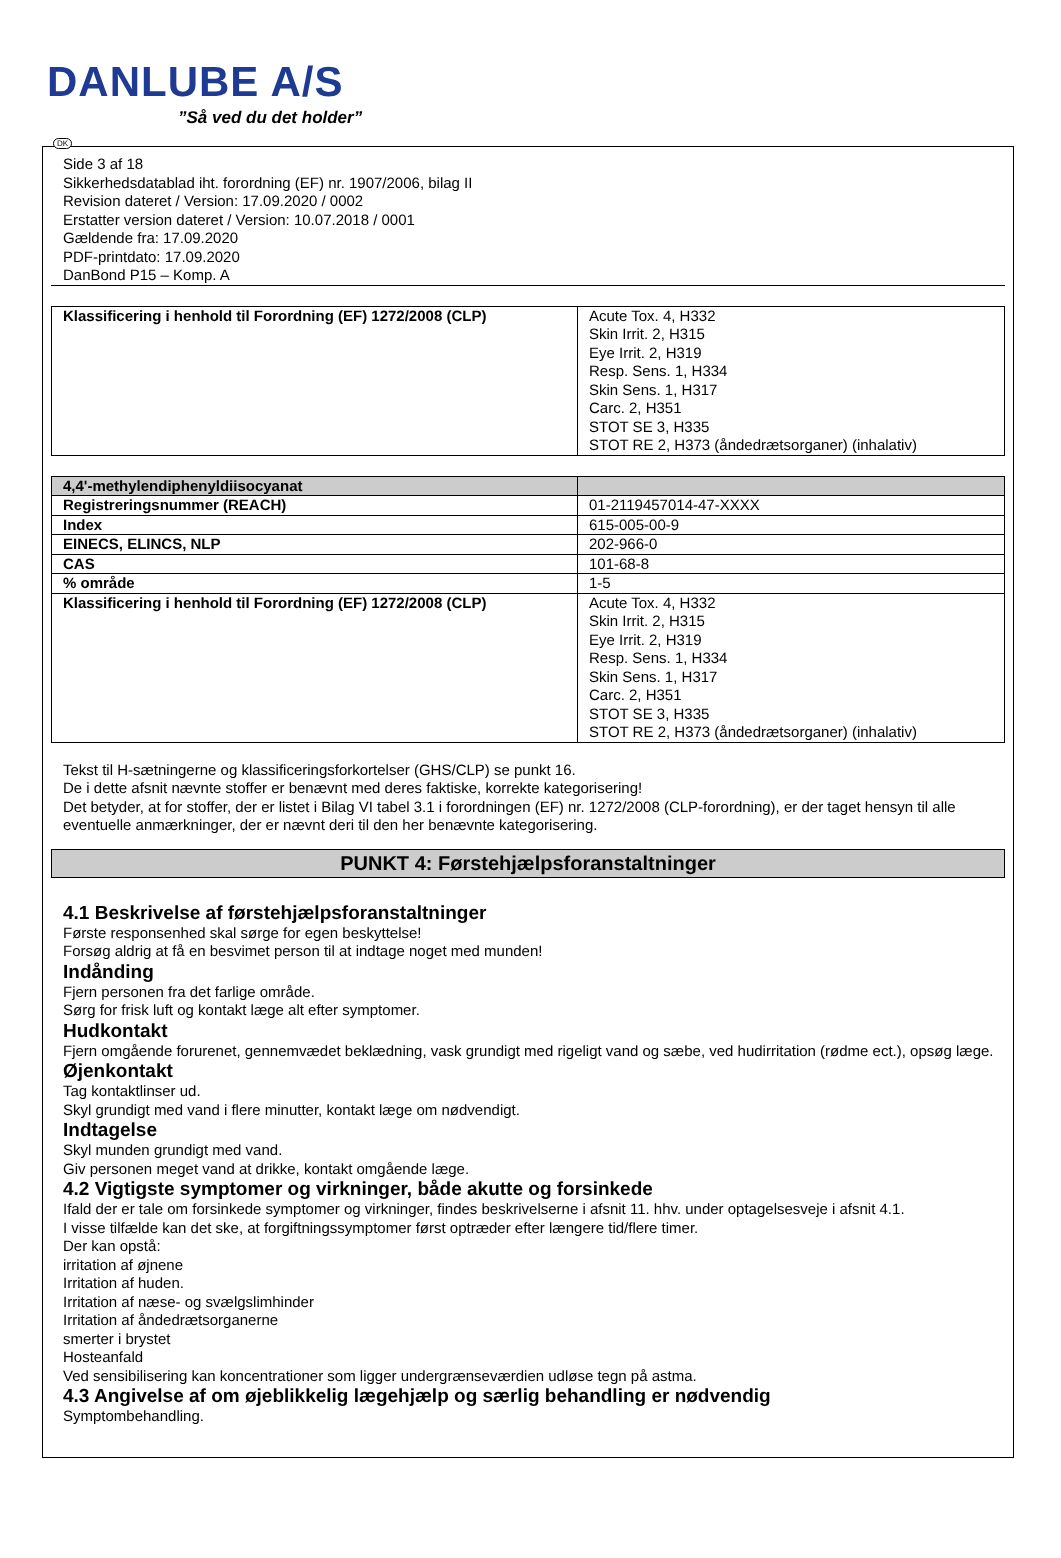DANLUBE A/S
”Så ved du det holder”
DK
Side 3 af 18
Sikkerhedsdatablad iht. forordning (EF) nr. 1907/2006, bilag II
Revision dateret / Version: 17.09.2020 / 0002
Erstatter version dateret / Version: 10.07.2018 / 0001
Gældende fra: 17.09.2020
PDF-printdato: 17.09.2020
DanBond P15 – Komp. A
| Klassificering i henhold til Forordning (EF) 1272/2008 (CLP) | Acute Tox. 4, H332 Skin Irrit. 2, H315 Eye Irrit. 2, H319 Resp. Sens. 1, H334 Skin Sens. 1, H317 Carc. 2, H351 STOT SE 3, H335 STOT RE 2, H373 (åndedrætsorganer) (inhalativ) |
| 4,4'-methylendiphenyldiisocyanat | |
| Registreringsnummer (REACH) | 01-2119457014-47-XXXX |
| Index | 615-005-00-9 |
| EINECS, ELINCS, NLP | 202-966-0 |
| CAS | 101-68-8 |
| % område | 1-5 |
| Klassificering i henhold til Forordning (EF) 1272/2008 (CLP) | Acute Tox. 4, H332 Skin Irrit. 2, H315 Eye Irrit. 2, H319 Resp. Sens. 1, H334 Skin Sens. 1, H317 Carc. 2, H351 STOT SE 3, H335 STOT RE 2, H373 (åndedrætsorganer) (inhalativ) |
Tekst til H-sætningerne og klassificeringsforkortelser (GHS/CLP) se punkt 16.
De i dette afsnit nævnte stoffer er benævnt med deres faktiske, korrekte kategorisering!
Det betyder, at for stoffer, der er listet i Bilag VI tabel 3.1 i forordningen (EF) nr. 1272/2008 (CLP-forordning), er der taget hensyn til alle eventuelle anmærkninger, der er nævnt deri til den her benævnte kategorisering.
PUNKT 4: Førstehjælpsforanstaltninger
4.1 Beskrivelse af førstehjælpsforanstaltninger
Første responsenhed skal sørge for egen beskyttelse!
Forsøg aldrig at få en besvimet person til at indtage noget med munden!
Indånding
Fjern personen fra det farlige område.
Sørg for frisk luft og kontakt læge alt efter symptomer.
Hudkontakt
Fjern omgående forurenet, gennemvædet beklædning, vask grundigt med rigeligt vand og sæbe, ved hudirritation (rødme ect.), opsøg læge.
Øjenkontakt
Tag kontaktlinser ud.
Skyl grundigt med vand i flere minutter, kontakt læge om nødvendigt.
Indtagelse
Skyl munden grundigt med vand.
Giv personen meget vand at drikke, kontakt omgående læge.
4.2 Vigtigste symptomer og virkninger, både akutte og forsinkede
Ifald der er tale om forsinkede symptomer og virkninger, findes beskrivelserne i afsnit 11. hhv. under optagelsesveje i afsnit 4.1.
I visse tilfælde kan det ske, at forgiftningssymptomer først optræder efter længere tid/flere timer.
Der kan opstå:
irritation af øjnene
Irritation af huden.
Irritation af næse- og svælgslimhinder
Irritation af åndedrætsorganerne
smerter i brystet
Hosteanfald
Ved sensibilisering kan koncentrationer som ligger undergrænseværdien udløse tegn på astma.
4.3 Angivelse af om øjeblikkelig lægehjælp og særlig behandling er nødvendig
Symptombehandling.